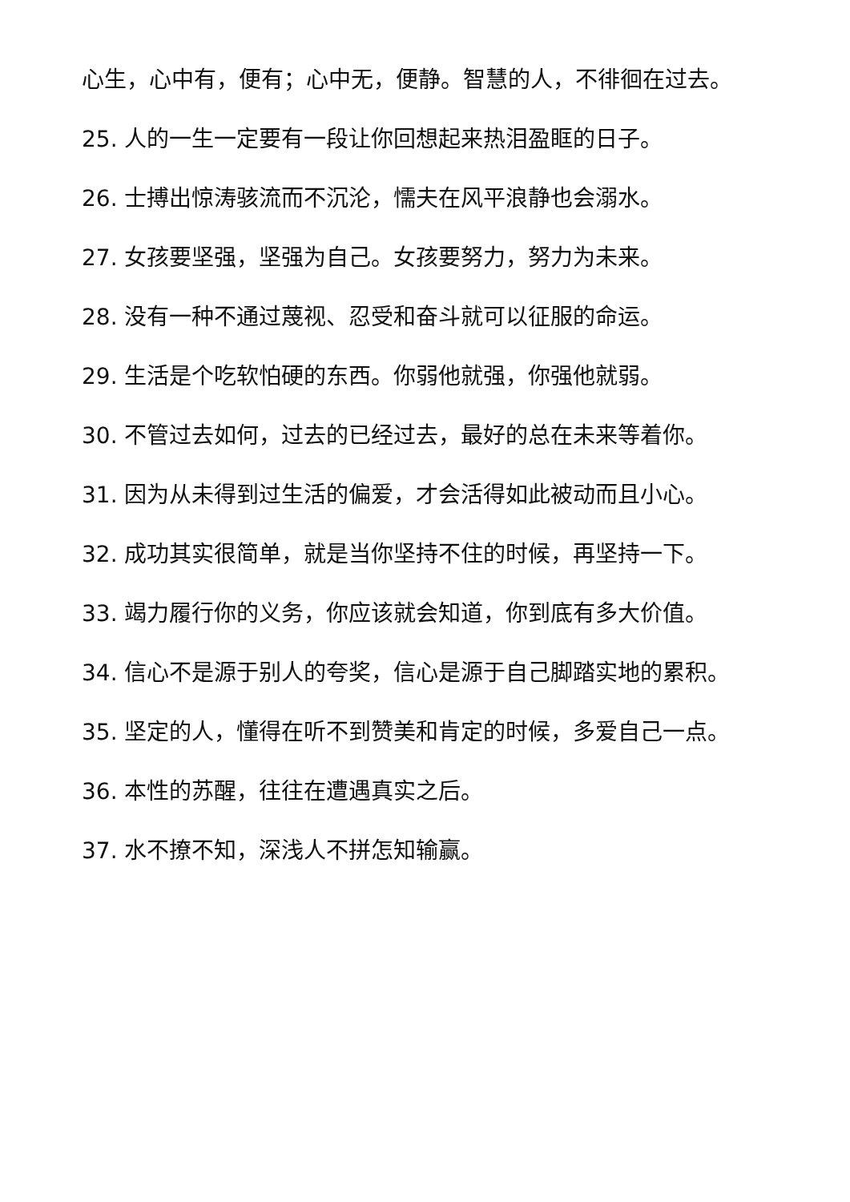心生，心中有，便有；心中无，便静。智慧的人，不徘徊在过去。
25. 人的一生一定要有一段让你回想起来热泪盈眶的日子。
26. 士搏出惊涛骇流而不沉沦，懦夫在风平浪静也会溺水。
27. 女孩要坚强，坚强为自己。女孩要努力，努力为未来。
28. 没有一种不通过蔑视、忍受和奋斗就可以征服的命运。
29. 生活是个吃软怕硬的东西。你弱他就强，你强他就弱。
30. 不管过去如何，过去的已经过去，最好的总在未来等着你。
31. 因为从未得到过生活的偏爱，才会活得如此被动而且小心。
32. 成功其实很简单，就是当你坚持不住的时候，再坚持一下。
33. 竭力履行你的义务，你应该就会知道，你到底有多大价值。
34. 信心不是源于别人的夸奖，信心是源于自己脚踏实地的累积。
35. 坚定的人，懂得在听不到赞美和肯定的时候，多爱自己一点。
36. 本性的苏醒，往往在遭遇真实之后。
37. 水不撩不知，深浅人不拼怎知输赢。